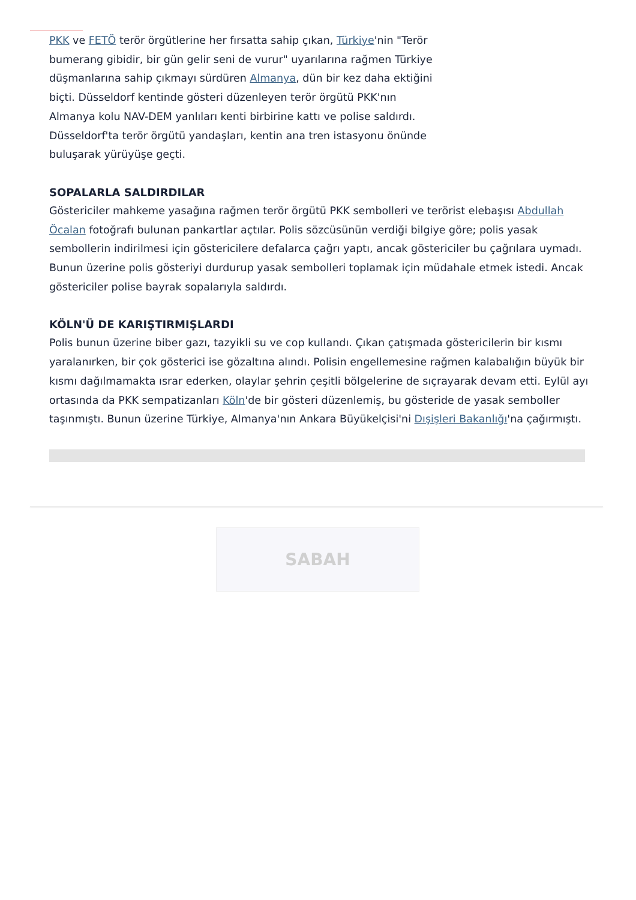PKK ve FETÖ terör örgütlerine her fırsatta sahip çıkan, Türkiye'nin "Terör bumerang gibidir, bir gün gelir seni de vurur" uyarılarına rağmen Türkiye düşmanlarına sahip çıkmayı sürdüren Almanya, dün bir kez daha ektiğini biçti. Düsseldorf kentinde gösteri düzenleyen terör örgütü PKK'nın Almanya kolu NAV-DEM yanlıları kenti birbirine kattı ve polise saldırdı. Düsseldorf'ta terör örgütü yandaşları, kentin ana tren istasyonu önünde buluşarak yürüyüşe geçti.
SOPALARLA SALDIRDILAR
Göstericiler mahkeme yasağına rağmen terör örgütü PKK sembolleri ve terörist elebaşısı Abdullah Öcalan fotoğrafı bulunan pankartlar açtılar. Polis sözcüsünün verdiği bilgiye göre; polis yasak sembollerin indirilmesi için göstericilere defalarca çağrı yaptı, ancak göstericiler bu çağrılara uymadı. Bunun üzerine polis gösteriyi durdurup yasak sembolleri toplamak için müdahale etmek istedi. Ancak göstericiler polise bayrak sopalarıyla saldırdı.
KÖLN'Ü DE KARIŞTIRMIŞLARDI
Polis bunun üzerine biber gazı, tazyikli su ve cop kullandı. Çıkan çatışmada göstericilerin bir kısmı yaralanırken, bir çok gösterici ise gözaltına alındı. Polisin engellemesine rağmen kalabalığın büyük bir kısmı dağılmamakta ısrar ederken, olaylar şehrin çeşitli bölgelerine de sıçrayarak devam etti. Eylül ayı ortasında da PKK sempatizanları Köln'de bir gösteri düzenlemiş, bu gösteride de yasak semboller taşınmıştı. Bunun üzerine Türkiye, Almanya'nın Ankara Büyükelçisi'ni Dışişleri Bakanlığı'na çağırmıştı.
SABAH